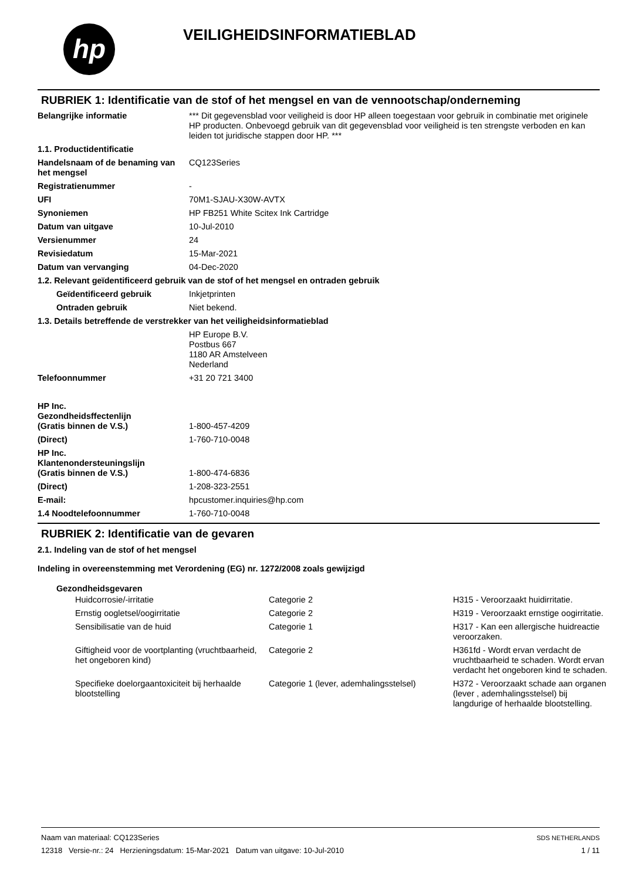hp VEILIGHEIDSINFORMATIEBLAD
RUBRIEK 1: Identificatie van de stof of het mengsel en van de vennootschap/onderneming
| Belangrijke informatie | *** Dit gegevensblad voor veiligheid is door HP alleen toegestaan voor gebruik in combinatie met originele HP producten. Onbevoegd gebruik van dit gegevensblad voor veiligheid is ten strengste verboden en kan leiden tot juridische stappen door HP. *** |
| 1.1. Productidentificatie | |
| Handelsnaam of de benaming van het mengsel | CQ123Series |
| Registratienummer | - |
| UFI | 70M1-SJAU-X30W-AVTX |
| Synoniemen | HP FB251 White Scitex Ink Cartridge |
| Datum van uitgave | 10-Jul-2010 |
| Versienummer | 24 |
| Revisiedatum | 15-Mar-2021 |
| Datum van vervanging | 04-Dec-2020 |
| 1.2. Relevant geïdentificeerd gebruik van de stof of het mengsel en ontraden gebruik | |
| Geïdentificeerd gebruik | Inkjetprinten |
| Ontraden gebruik | Niet bekend. |
| 1.3. Details betreffende de verstrekker van het veiligheidsinformatieblad | |
| | HP Europe B.V. Postbus 667 1180 AR Amstelveen Nederland |
| Telefoonnummer | +31 20 721 3400 |
| HP Inc. Gezondheidsffectenlijn (Gratis binnen de V.S.) | 1-800-457-4209 |
| (Direct) | 1-760-710-0048 |
| HP Inc. Klantenondersteuningslijn (Gratis binnen de V.S.) | 1-800-474-6836 |
| (Direct) | 1-208-323-2551 |
| E-mail: | hpcustomer.inquiries@hp.com |
| 1.4 Noodtelefoonnummer | 1-760-710-0048 |
RUBRIEK 2: Identificatie van de gevaren
2.1. Indeling van de stof of het mengsel
Indeling in overeenstemming met Verordening (EG) nr. 1272/2008 zoals gewijzigd
Gezondheidsgevaren
| Huidcorrosie/-irritatie | Categorie 2 | H315 - Veroorzaakt huidirritatie. |
| Ernstig oogletsel/oogirritatie | Categorie 2 | H319 - Veroorzaakt ernstige oogirritatie. |
| Sensibilisatie van de huid | Categorie 1 | H317 - Kan een allergische huidreactie veroorzaken. |
| Giftigheid voor de voortplanting (vruchtbaarheid, het ongeboren kind) | Categorie 2 | H361fd - Wordt ervan verdacht de vruchtbaarheid te schaden. Wordt ervan verdacht het ongeboren kind te schaden. |
| Specifieke doelorgaantoxiciteit bij herhaalde blootstelling | Categorie 1 (lever, ademhalingsstelsel) | H372 - Veroorzaakt schade aan organen (lever , ademhalingsstelsel) bij langdurige of herhaalde blootstelling. |
Naam van materiaal: CQ123Series
12318 Versie-nr.: 24 Herzieningsdatum: 15-Mar-2021 Datum van uitgave: 10-Jul-2010
SDS NETHERLANDS
1 / 11